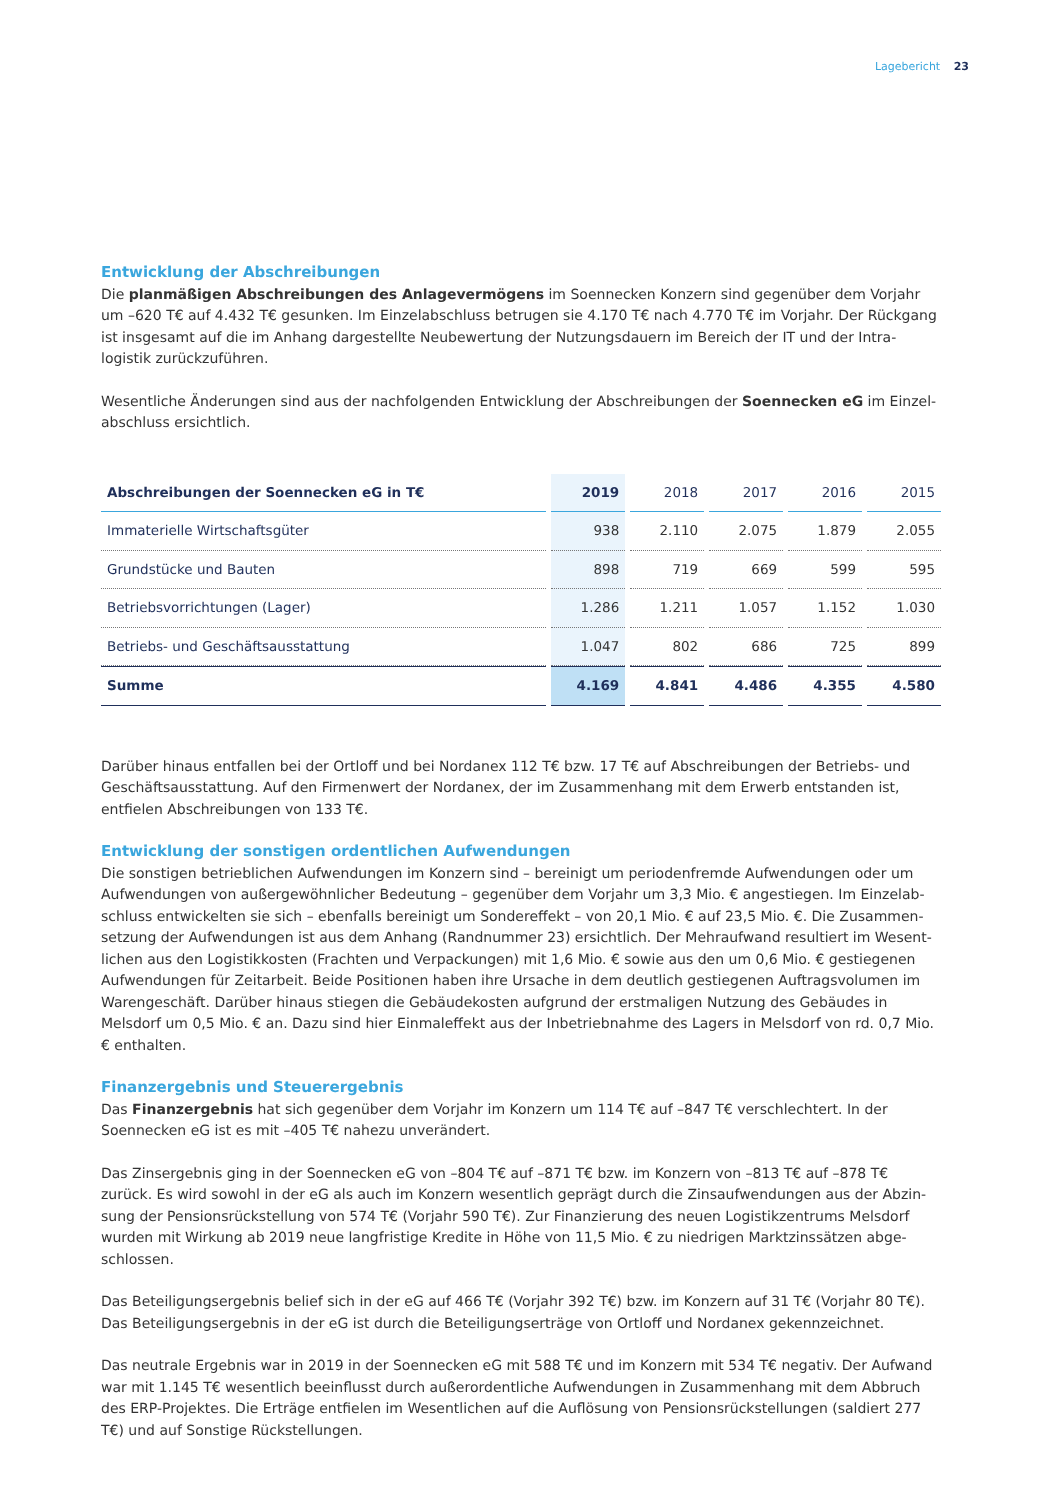Lagebericht 23
Entwicklung der Abschreibungen
Die planmäßigen Abschreibungen des Anlagevermögens im Soennecken Konzern sind gegenüber dem Vorjahr um –620 T€ auf 4.432 T€ gesunken. Im Einzelabschluss betrugen sie 4.170 T€ nach 4.770 T€ im Vorjahr. Der Rückgang ist insgesamt auf die im Anhang dargestellte Neubewertung der Nutzungsdauern im Bereich der IT und der Intra­logistik zurückzuführen.
Wesentliche Änderungen sind aus der nachfolgenden Entwicklung der Abschreibungen der Soennecken eG im Einzel­abschluss ersichtlich.
| Abschreibungen der Soennecken eG in T€ | 2019 | 2018 | 2017 | 2016 | 2015 |
| --- | --- | --- | --- | --- | --- |
| Immaterielle Wirtschaftsgüter | 938 | 2.110 | 2.075 | 1.879 | 2.055 |
| Grundstücke und Bauten | 898 | 719 | 669 | 599 | 595 |
| Betriebsvorrichtungen (Lager) | 1.286 | 1.211 | 1.057 | 1.152 | 1.030 |
| Betriebs- und Geschäftsausstattung | 1.047 | 802 | 686 | 725 | 899 |
| Summe | 4.169 | 4.841 | 4.486 | 4.355 | 4.580 |
Darüber hinaus entfallen bei der Ortloff und bei Nordanex 112 T€ bzw. 17 T€ auf Abschreibungen der Betriebs- und Geschäftsausstattung. Auf den Firmenwert der Nordanex, der im Zusammenhang mit dem Erwerb entstanden ist, entfielen Abschreibungen von 133 T€.
Entwicklung der sonstigen ordentlichen Aufwendungen
Die sonstigen betrieblichen Aufwendungen im Konzern sind – bereinigt um periodenfremde Aufwendungen oder um Aufwendungen von außergewöhnlicher Bedeutung – gegenüber dem Vorjahr um 3,3 Mio. € angestiegen. Im Einzelab­schluss entwickelten sie sich – ebenfalls bereinigt um Sondereffekt – von 20,1 Mio. € auf 23,5 Mio. €. Die Zusammen­setzung der Aufwendungen ist aus dem Anhang (Randnummer 23) ersichtlich. Der Mehraufwand resultiert im Wesent­lichen aus den Logistikkosten (Frachten und Verpackungen) mit 1,6 Mio. € sowie aus den um 0,6 Mio. € gestiegenen Aufwendungen für Zeitarbeit. Beide Positionen haben ihre Ursache in dem deutlich gestiegenen Auftragsvolumen im Warengeschäft. Darüber hinaus stiegen die Gebäudekosten aufgrund der erstmaligen Nutzung des Gebäudes in Melsdorf um 0,5 Mio. € an. Dazu sind hier Einmaleffekt aus der Inbetriebnahme des Lagers in Melsdorf von rd. 0,7 Mio. € enthalten.
Finanzergebnis und Steuerergebnis
Das Finanzergebnis hat sich gegenüber dem Vorjahr im Konzern um 114 T€ auf –847 T€ verschlechtert. In der Soennecken eG ist es mit –405 T€ nahezu unverändert.
Das Zinsergebnis ging in der Soennecken eG von –804 T€ auf –871 T€ bzw. im Konzern von –813 T€ auf –878 T€ zurück. Es wird sowohl in der eG als auch im Konzern wesentlich geprägt durch die Zinsaufwendungen aus der Abzin­sung der Pensionsrückstellung von 574 T€ (Vorjahr 590 T€). Zur Finanzierung des neuen Logistikzentrums Melsdorf wurden mit Wirkung ab 2019 neue langfristige Kredite in Höhe von 11,5 Mio. € zu niedrigen Marktzinssätzen abge­schlossen.
Das Beteiligungsergebnis belief sich in der eG auf 466 T€ (Vorjahr 392 T€) bzw. im Konzern auf 31 T€ (Vorjahr 80 T€). Das Beteiligungsergebnis in der eG ist durch die Beteiligungserträge von Ortloff und Nordanex gekennzeichnet.
Das neutrale Ergebnis war in 2019 in der Soennecken eG mit 588 T€ und im Konzern mit 534 T€ negativ. Der Aufwand war mit 1.145 T€ wesentlich beeinflusst durch außerordentliche Aufwendungen in Zusammenhang mit dem Abbruch des ERP-Projektes. Die Erträge entfielen im Wesentlichen auf die Auflösung von Pensionsrückstellungen (saldiert 277 T€) und auf Sonstige Rückstellungen.